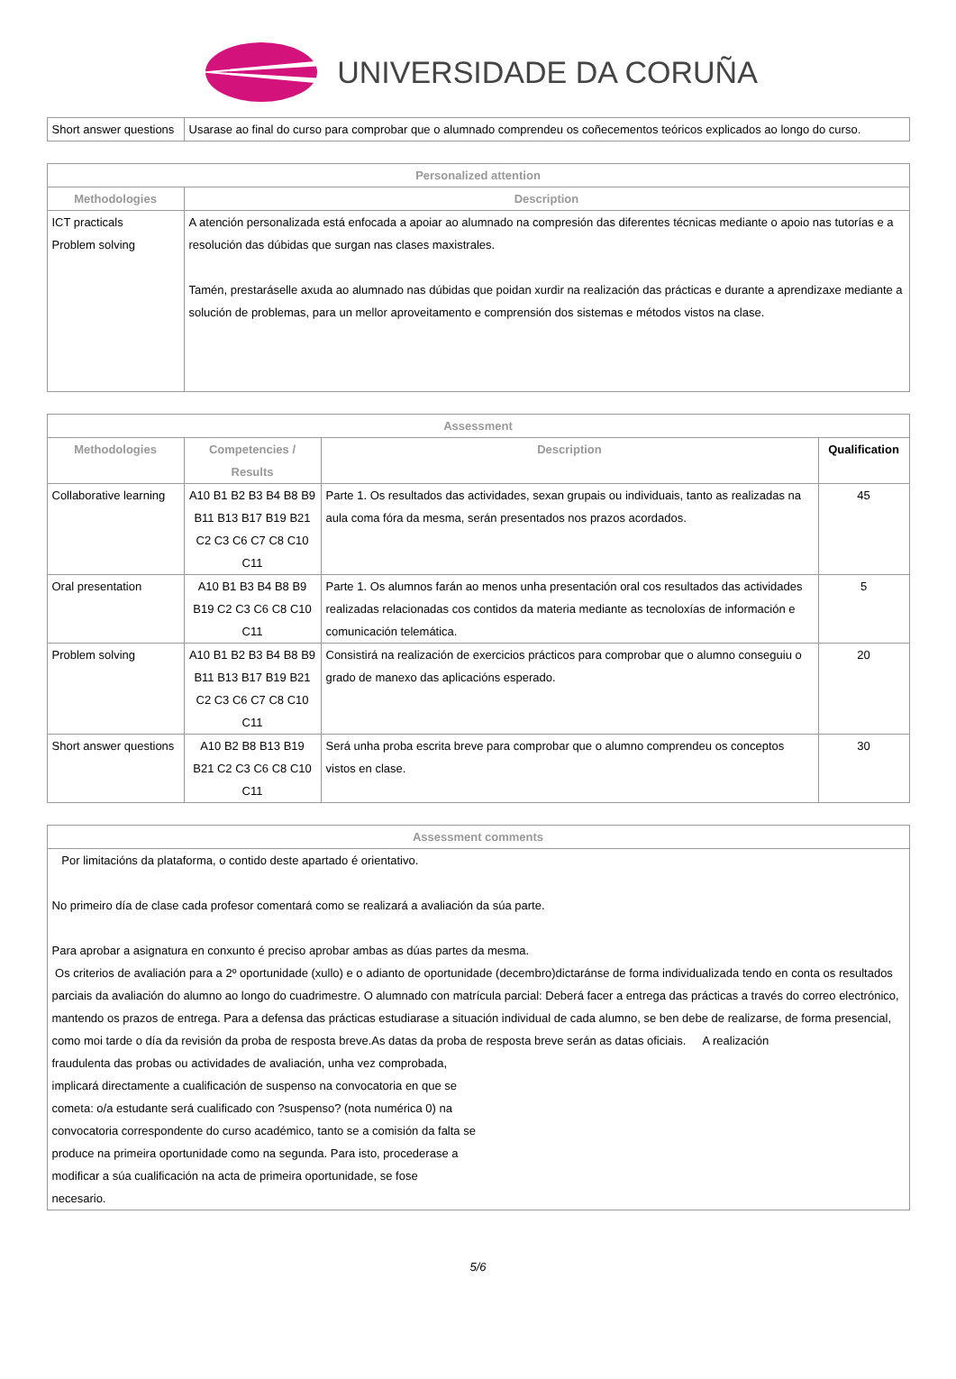UNIVERSIDADE DA CORUÑA
| Short answer questions | Usarase ao final do curso para comprobar que o alumnado comprendeu os coñecementos teóricos explicados ao longo do curso. |
| Personalized attention | |
| --- | --- |
| Methodologies | Description |
| ICT practicals Problem solving | A atención personalizada está enfocada a apoiar ao alumnado na compresión das diferentes técnicas mediante o apoio nas tutorías e a resolución das dúbidas que surgan nas clases maxistrales. Tamén, prestaráselle axuda ao alumnado nas dúbidas que poidan xurdir na realización das prácticas e durante a aprendizaxe mediante a solución de problemas, para un mellor aproveitamento e comprensión dos sistemas e métodos vistos na clase. |
| Assessment | | | |
| --- | --- | --- | --- |
| Methodologies | Competencies / Results | Description | Qualification |
| Collaborative learning | A10 B1 B2 B3 B4 B8 B9 B11 B13 B17 B19 B21 C2 C3 C6 C7 C8 C10 C11 | Parte 1. Os resultados das actividades, sexan grupais ou individuais, tanto as realizadas na aula coma fóra da mesma, serán presentados nos prazos acordados. | 45 |
| Oral presentation | A10 B1 B3 B4 B8 B9 B19 C2 C3 C6 C8 C10 C11 | Parte 1. Os alumnos farán ao menos unha presentación oral cos resultados das actividades realizadas relacionadas cos contidos da materia mediante as tecnoloxías de información e comunicación telemática. | 5 |
| Problem solving | A10 B1 B2 B3 B4 B8 B9 B11 B13 B17 B19 B21 C2 C3 C6 C7 C8 C10 C11 | Consistirá na realización de exercicios prácticos para comprobar que o alumno conseguiu o grado de manexo das aplicacións esperado. | 20 |
| Short answer questions | A10 B2 B8 B13 B19 B21 C2 C3 C6 C8 C10 C11 | Será unha proba escrita breve para comprobar que o alumno comprendeu os conceptos vistos en clase. | 30 |
| Assessment comments |
| --- |
| Por limitacións da plataforma, o contido deste apartado é orientativo. No primeiro día de clase cada profesor comentará como se realizará a avaliación da súa parte. Para aprobar a asignatura en conxunto é preciso aprobar ambas as dúas partes da mesma. Os criterios de avaliación para a 2º oportunidade (xullo) e o adianto de oportunidade (decembro)dictaránse de forma individualizada tendo en conta os resultados parciais da avaliación do alumno ao longo do cuadrimestre. O alumnado con matrícula parcial: Deberá facer a entrega das prácticas a través do correo electrónico, mantendo os prazos de entrega. Para a defensa das prácticas estudiarase a situación individual de cada alumno, se ben debe de realizarse, de forma presencial, como moi tarde o día da revisión da proba de resposta breve.As datas da proba de resposta breve serán as datas oficiais. A realización fraudulenta das probas ou actividades de avaliación, unha vez comprobada, implicará directamente a cualificación de suspenso na convocatoria en que se cometa: o/a estudante será cualificado con ?suspenso? (nota numérica 0) na convocatoria correspondente do curso académico, tanto se a comisión da falta se produce na primeira oportunidade como na segunda. Para isto, procederase a modificar a súa cualificación na acta de primeira oportunidade, se fose necesario. |
5/6